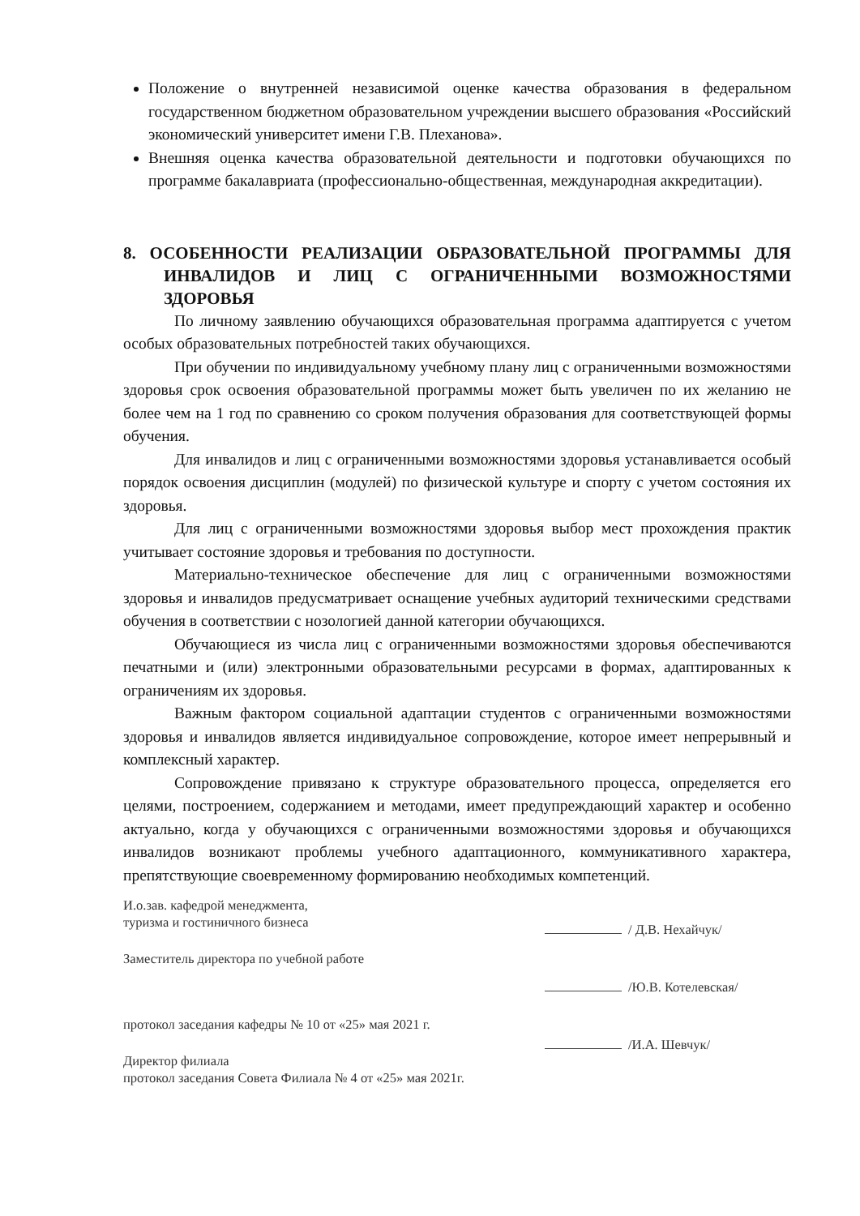Положение о внутренней независимой оценке качества образования в федеральном государственном бюджетном образовательном учреждении высшего образования «Российский экономический университет имени Г.В. Плеханова».
Внешняя оценка качества образовательной деятельности и подготовки обучающихся по программе бакалавриата (профессионально-общественная, международная аккредитации).
8. ОСОБЕННОСТИ РЕАЛИЗАЦИИ ОБРАЗОВАТЕЛЬНОЙ ПРОГРАММЫ ДЛЯ ИНВАЛИДОВ И ЛИЦ С ОГРАНИЧЕННЫМИ ВОЗМОЖНОСТЯМИ ЗДОРОВЬЯ
По личному заявлению обучающихся образовательная программа адаптируется с учетом особых образовательных потребностей таких обучающихся.
При обучении по индивидуальному учебному плану лиц с ограниченными возможностями здоровья срок освоения образовательной программы может быть увеличен по их желанию не более чем на 1 год по сравнению со сроком получения образования для соответствующей формы обучения.
Для инвалидов и лиц с ограниченными возможностями здоровья устанавливается особый порядок освоения дисциплин (модулей) по физической культуре и спорту с учетом состояния их здоровья.
Для лиц с ограниченными возможностями здоровья выбор мест прохождения практик учитывает состояние здоровья и требования по доступности.
Материально-техническое обеспечение для лиц с ограниченными возможностями здоровья и инвалидов предусматривает оснащение учебных аудиторий техническими средствами обучения в соответствии с нозологией данной категории обучающихся.
Обучающиеся из числа лиц с ограниченными возможностями здоровья обеспечиваются печатными и (или) электронными образовательными ресурсами в формах, адаптированных к ограничениям их здоровья.
Важным фактором социальной адаптации студентов с ограниченными возможностями здоровья и инвалидов является индивидуальное сопровождение, которое имеет непрерывный и комплексный характер.
Сопровождение привязано к структуре образовательного процесса, определяется его целями, построением, содержанием и методами, имеет предупреждающий характер и особенно актуально, когда у обучающихся с ограниченными возможностями здоровья и обучающихся инвалидов возникают проблемы учебного адаптационного, коммуникативного характера, препятствующие своевременному формированию необходимых компетенций.
И.о.зав. кафедрой менеджмента,
туризма и гостиничного бизнеса
Заместитель директора по учебной работе
протокол заседания кафедры № 10 от «25» мая 2021 г.
Директор филиала
протокол заседания Совета Филиала № 4 от «25» мая 2021г.
/ Д.В. Нехайчук/
/Ю.В. Котелевская/
/И.А. Шевчук/